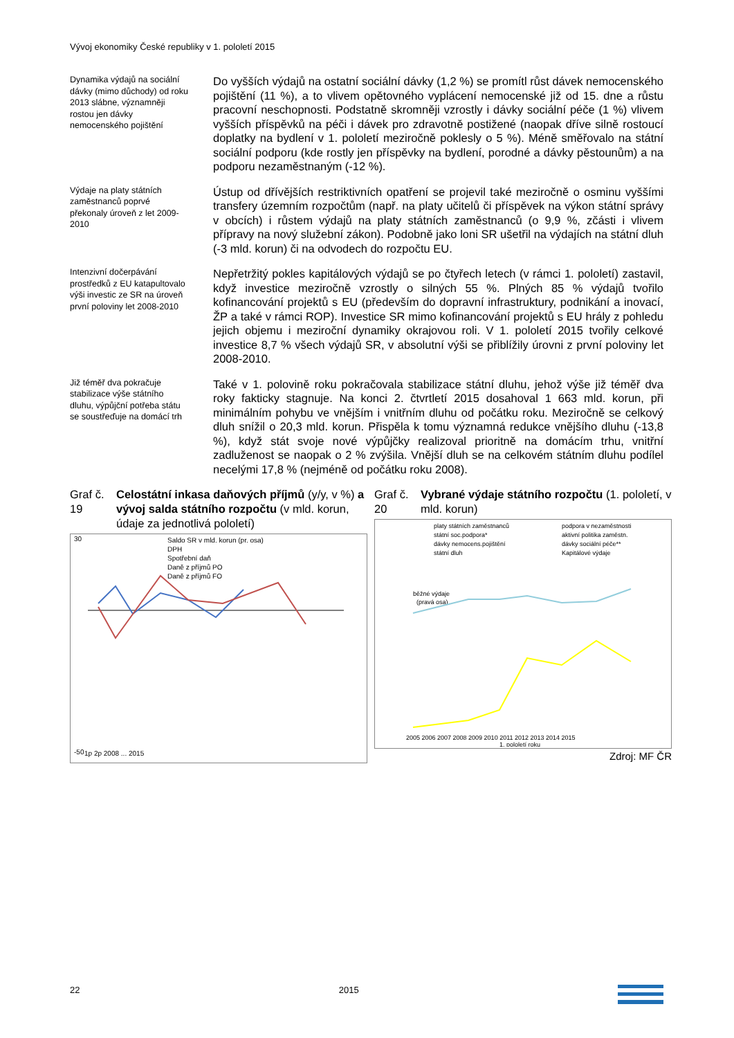Vývoj ekonomiky České republiky v 1. pololetí 2015
Dynamika výdajů na sociální dávky (mimo důchody) od roku 2013 slábne, významněji rostou jen dávky nemocenského pojištění
Do vyšších výdajů na ostatní sociální dávky (1,2 %) se promítl růst dávek nemocenského pojištění (11 %), a to vlivem opětovného vyplácení nemocenské již od 15. dne a růstu pracovní neschopnosti. Podstatně skromněji vzrostly i dávky sociální péče (1 %) vlivem vyšších příspěvků na péči i dávek pro zdravotně postižené (naopak dříve silně rostoucí doplatky na bydlení v 1. pololetí meziročně poklesly o 5 %). Méně směřovalo na státní sociální podporu (kde rostly jen příspěvky na bydlení, porodné a dávky pěstounům) a na podporu nezaměstnaným (-12 %).
Výdaje na platy státních zaměstnanců poprvé překonaly úroveň z let 2009-2010
Ústup od dřívějších restriktivních opatření se projevil také meziročně o osminu vyššími transfery územním rozpočtům (např. na platy učitelů či příspěvek na výkon státní správy v obcích) i růstem výdajů na platy státních zaměstnanců (o 9,9 %, zčásti i vlivem přípravy na nový služební zákon). Podobně jako loni SR ušetřil na výdajích na státní dluh (-3 mld. korun) či na odvodech do rozpočtu EU.
Intenzivní dočerpávání prostředků z EU katapultovalo výši investic ze SR na úroveň první poloviny let 2008-2010
Nepřetržitý pokles kapitálových výdajů se po čtyřech letech (v rámci 1. pololetí) zastavil, když investice meziročně vzrostly o silných 55 %. Plných 85 % výdajů tvořilo kofinancování projektů s EU (především do dopravní infrastruktury, podnikání a inovací, ŽP a také v rámci ROP). Investice SR mimo kofinancování projektů s EU hrály z pohledu jejich objemu i meziroční dynamiky okrajovou roli. V 1. pololetí 2015 tvořily celkové investice 8,7 % všech výdajů SR, v absolutní výši se přiblížily úrovni z první poloviny let 2008-2010.
Již téměř dva pokračuje stabilizace výše státního dluhu, výpůjční potřeba státu se soustřeďuje na domácí trh
Také v 1. polovině roku pokračovala stabilizace státní dluhu, jehož výše již téměř dva roky fakticky stagnuje. Na konci 2. čtvrtletí 2015 dosahoval 1 663 mld. korun, při minimálním pohybu ve vnějším i vnitřním dluhu od počátku roku. Meziročně se celkový dluh snížil o 20,3 mld. korun. Přispěla k tomu významná redukce vnějšího dluhu (-13,8 %), když stát svoje nové výpůjčky realizoval prioritně na domácím trhu, vnitřní zadluženost se naopak o 2 % zvýšila. Vnější dluh se na celkovém státním dluhu podílel necelými 17,8 % (nejméně od počátku roku 2008).
Graf č. 19
Celostátní inkasa daňových příjmů (y/y, v %) a vývoj salda státního rozpočtu (v mld. korun, údaje za jednotlivá pololetí)
Saldo SR v mld. korun (pr. osa)
DPH
Spotřební daň
Daně z příjmů PO
Daně z příjmů FO
30
-50
1p 2p 2008 ... 2015
Graf č. 20
Vybrané výdaje státního rozpočtu (1. pololetí, v mld. korun)
platy státních zaměstnanců
státní soc.podpora*
dávky nemocens.pojištění
státní dluh
podpora v nezaměstnosti
aktivní politika zaměstn.
dávky sociální péče**
Kapitálové výdaje
běžné výdaje
(pravá osa)
2005 2006 2007 2008 2009 2010 2011 2012 2013 2014 2015
1. pololetí roku
Zdroj: MF ČR
22 2015